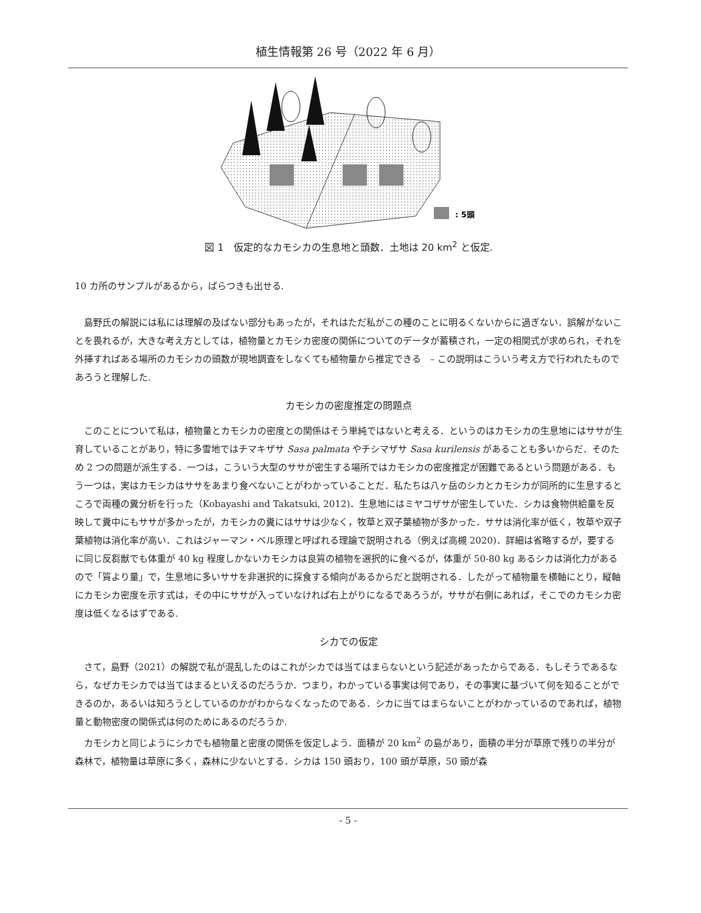植生情報第 26 号（2022 年 6 月）
: 5頭
図 1　仮定的なカモシカの生息地と頭数．土地は 20 km<sup>2</sup> と仮定.
10 カ所のサンプルがあるから，ばらつきも出せる.
島野氏の解説には私には理解の及ばない部分もあったが，それはただ私がこの種のことに明るくないからに過ぎない．誤解がないことを畏れるが，大きな考え方としては，植物量とカモシカ密度の関係についてのデータが蓄積され，一定の相関式が求められ，それを外挿すればある場所のカモシカの頭数が現地調査をしなくても植物量から推定できる　– この説明はこういう考え方で行われたものであろうと理解した.
カモシカの密度推定の問題点
このことについて私は，植物量とカモシカの密度との関係はそう単純ではないと考える．というのはカモシカの生息地にはササが生育していることがあり，特に多雪地ではチマキザサ Sasa palmata やチシマザサ Sasa kurilensis があることも多いからだ．そのため 2 つの問題が派生する．一つは，こういう大型のササが密生する場所ではカモシカの密度推定が困難であるという問題がある．もう一つは，実はカモシカはササをあまり食べないことがわかっていることだ．私たちは八ヶ岳のシカとカモシカが同所的に生息するところで両種の糞分析を行った（Kobayashi and Takatsuki, 2012)．生息地にはミヤコザサが密生していた．シカは食物供給量を反映して糞中にもササが多かったが，カモシカの糞にはササは少なく，牧草と双子葉植物が多かった．ササは消化率が低く，牧草や双子葉植物は消化率が高い．これはジャーマン・ベル原理と呼ばれる理論で説明される（例えば高槻 2020)．詳細は省略するが，要するに同じ反芻獣でも体重が 40 kg 程度しかないカモシカは良質の植物を選択的に食べるが，体重が 50-80 kg あるシカは消化力があるので「質より量」で，生息地に多いササを非選択的に採食する傾向があるからだと説明される．したがって植物量を横軸にとり，縦軸にカモシカ密度を示す式は，その中にササが入っていなければ右上がりになるであろうが，ササが右側にあれば，そこでのカモシカ密度は低くなるはずである.
シカでの仮定
さて，島野（2021）の解説で私が混乱したのはこれがシカでは当てはまらないという記述があったからである．もしそうであるなら，なぜカモシカでは当てはまるといえるのだろうか．つまり，わかっている事実は何であり，その事実に基づいて何を知ることができるのか，あるいは知ろうとしているのかがわからなくなったのである．シカに当てはまらないことがわかっているのであれば，植物量と動物密度の関係式は何のためにあるのだろうか.
カモシカと同じようにシカでも植物量と密度の関係を仮定しよう．面積が 20 km<sup>2</sup> の島があり，面積の半分が草原で残りの半分が森林で，植物量は草原に多く，森林に少ないとする．シカは 150 頭おり，100 頭が草原，50 頭が森
- 5 -